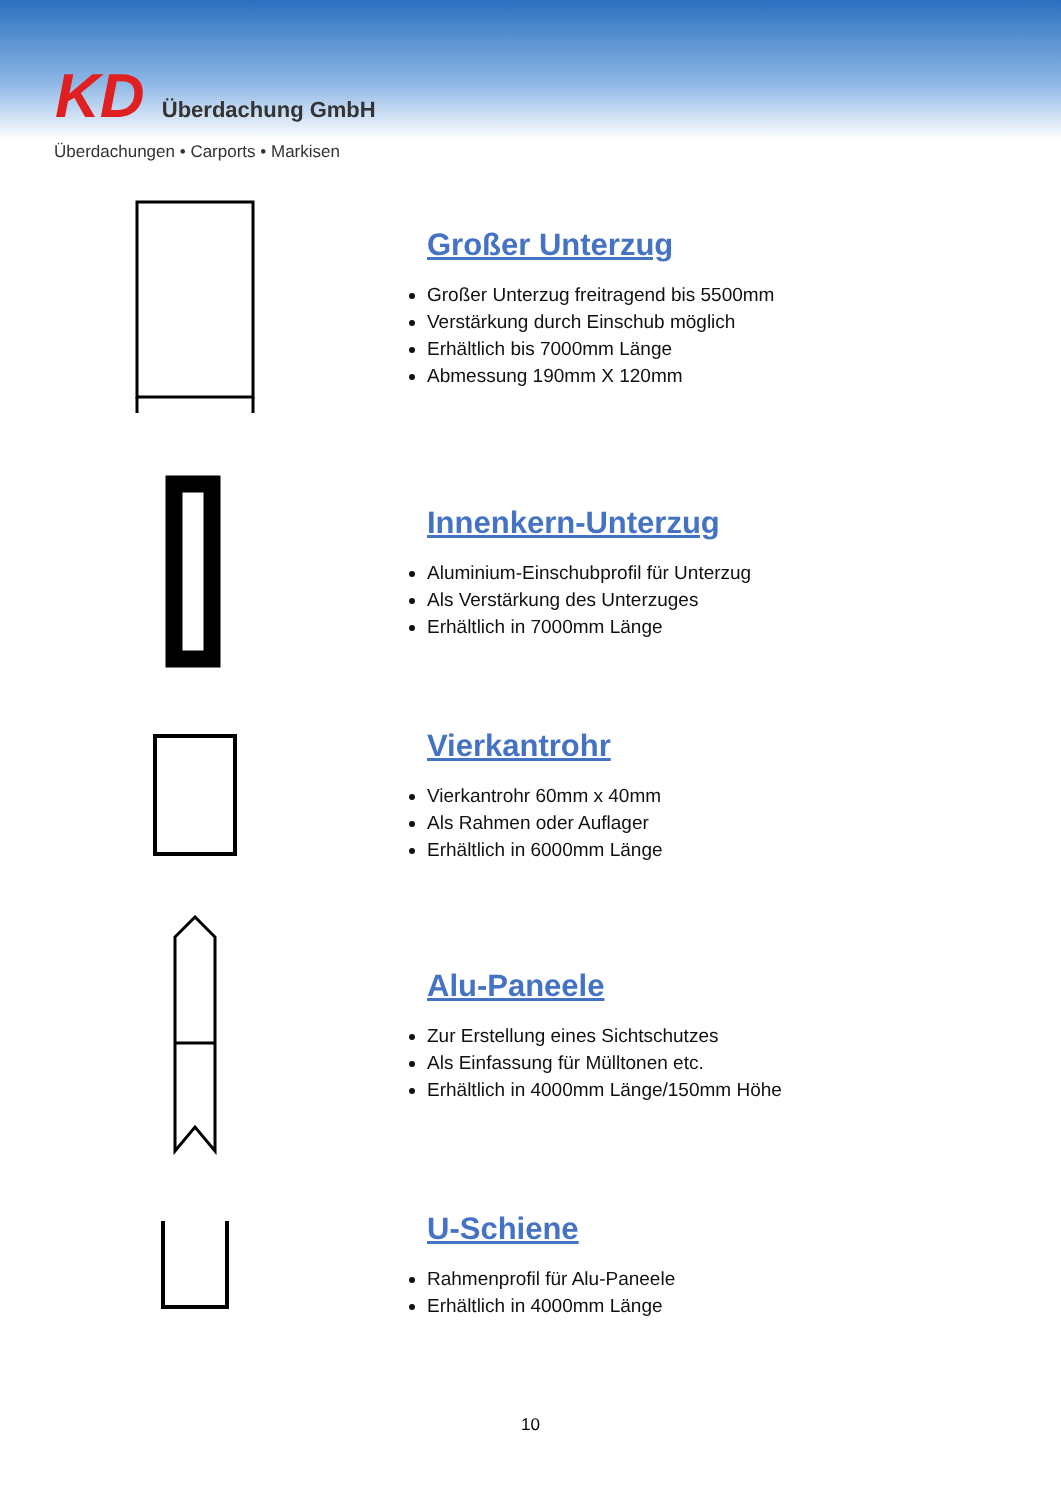KD Überdachung GmbH
Überdachungen • Carports • Markisen
Großer Unterzug
Großer Unterzug freitragend bis 5500mm
Verstärkung durch Einschub möglich
Erhältlich bis 7000mm Länge
Abmessung 190mm X 120mm
Innenkern-Unterzug
Aluminium-Einschubprofil für Unterzug
Als Verstärkung des Unterzuges
Erhältlich in 7000mm Länge
Vierkantrohr
Vierkantrohr 60mm x 40mm
Als Rahmen oder Auflager
Erhältlich in 6000mm Länge
Alu-Paneele
Zur Erstellung eines Sichtschutzes
Als Einfassung für Mülltonen etc.
Erhältlich in 4000mm Länge/150mm Höhe
U-Schiene
Rahmenprofil für Alu-Paneele
Erhältlich in 4000mm Länge
10